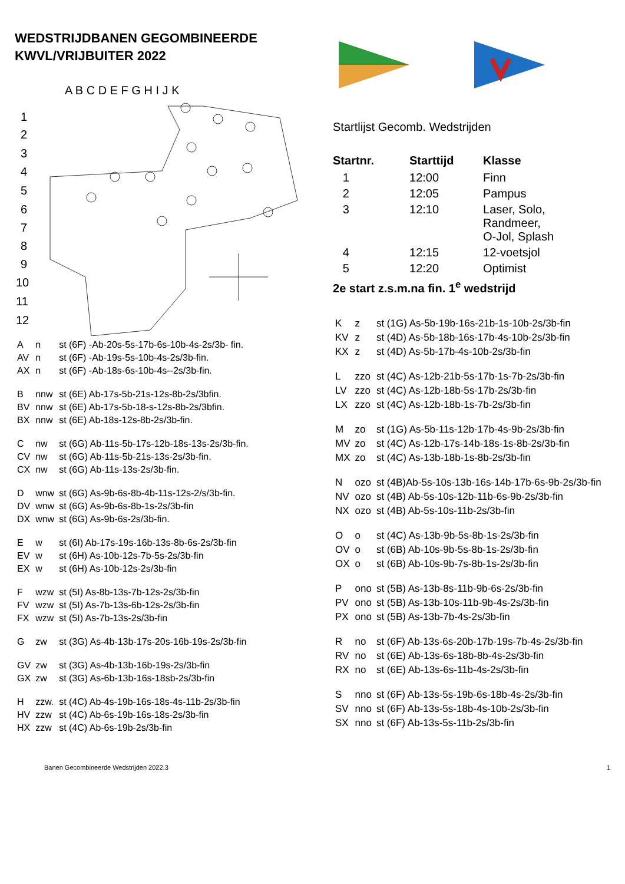WEDSTRIJDBANEN GEGOMBINEERDE KWVL/VRIJBUITER 2022
A B C D E F G H I J K
1
2
3
4
5
6
7
8
9
10
11
12
| A | n | st (6F) -Ab-20s-5s-17b-6s-10b-4s-2s/3b- fin. |
| AV | n | st (6F) -Ab-19s-5s-10b-4s-2s/3b-fin. |
| AX | n | st (6F) -Ab-18s-6s-10b-4s--2s/3b-fin. |
| B | nnw | st (6E) Ab-17s-5b-21s-12s-8b-2s/3bfin. |
| BV | nnw | st (6E) Ab-17s-5b-18-s-12s-8b-2s/3bfin. |
| BX | nnw | st (6E) Ab-18s-12s-8b-2s/3b-fin. |
| C | nw | st (6G) Ab-11s-5b-17s-12b-18s-13s-2s/3b-fin. |
| CV | nw | st (6G) Ab-11s-5b-21s-13s-2s/3b-fin. |
| CX | nw | st (6G) Ab-11s-13s-2s/3b-fin. |
| D | wnw | st (6G) As-9b-6s-8b-4b-11s-12s-2/s/3b-fin. |
| DV | wnw | st (6G) As-9b-6s-8b-1s-2s/3b-fin |
| DX | wnw | st (6G) As-9b-6s-2s/3b-fin. |
| E | w | st (6I) Ab-17s-19s-16b-13s-8b-6s-2s/3b-fin |
| EV | w | st (6H) As-10b-12s-7b-5s-2s/3b-fin |
| EX | w | st (6H) As-10b-12s-2s/3b-fin |
| F | wzw | st (5I) As-8b-13s-7b-12s-2s/3b-fin |
| FV | wzw | st (5I) As-7b-13s-6b-12s-2s/3b-fin |
| FX | wzw | st (5I) As-7b-13s-2s/3b-fin |
| G | zw | st (3G) As-4b-13b-17s-20s-16b-19s-2s/3b-fin |
| GV | zw | st (3G) As-4b-13b-16b-19s-2s/3b-fin |
| GX | zw | st (3G) As-6b-13b-16s-18sb-2s/3b-fin |
| H | zzw. | st (4C) Ab-4s-19b-16s-18s-4s-11b-2s/3b-fin |
| HV | zzw | st (4C) Ab-6s-19b-16s-18s-2s/3b-fin |
| HX | zzw | st (4C) Ab-6s-19b-2s/3b-fin |
Startlijst Gecomb. Wedstrijden
| Startnr. | Starttijd | Klasse |
| --- | --- | --- |
| 1 | 12:00 | Finn |
| 2 | 12:05 | Pampus |
| 3 | 12:10 | Laser, Solo, Randmeer, O-Jol, Splash |
| 4 | 12:15 | 12-voetsjol |
| 5 | 12:20 | Optimist |
2e start z.s.m.na fin. 1<sup>e</sup> wedstrijd
| K | z | st (1G) As-5b-19b-16s-21b-1s-10b-2s/3b-fin |
| KV | z | st (4D) As-5b-18b-16s-17b-4s-10b-2s/3b-fin |
| KX | z | st (4D) As-5b-17b-4s-10b-2s/3b-fin |
| L | zzo | st (4C) As-12b-21b-5s-17b-1s-7b-2s/3b-fin |
| LV | zzo | st (4C) As-12b-18b-5s-17b-2s/3b-fin |
| LX | zzo | st (4C) As-12b-18b-1s-7b-2s/3b-fin |
| M | zo | st (1G) As-5b-11s-12b-17b-4s-9b-2s/3b-fin |
| MV | zo | st (4C) As-12b-17s-14b-18s-1s-8b-2s/3b-fin |
| MX | zo | st (4C) As-13b-18b-1s-8b-2s/3b-fin |
| N | ozo | st (4B)Ab-5s-10s-13b-16s-14b-17b-6s-9b-2s/3b-fin |
| NV | ozo | st (4B) Ab-5s-10s-12b-11b-6s-9b-2s/3b-fin |
| NX | ozo | st (4B) Ab-5s-10s-11b-2s/3b-fin |
| O | o | st (4C) As-13b-9b-5s-8b-1s-2s/3b-fin |
| OV | o | st (6B) Ab-10s-9b-5s-8b-1s-2s/3b-fin |
| OX | o | st (6B) Ab-10s-9b-7s-8b-1s-2s/3b-fin |
| P | ono | st (5B) As-13b-8s-11b-9b-6s-2s/3b-fin |
| PV | ono | st (5B) As-13b-10s-11b-9b-4s-2s/3b-fin |
| PX | ono | st (5B) As-13b-7b-4s-2s/3b-fin |
| R | no | st (6F) Ab-13s-6s-20b-17b-19s-7b-4s-2s/3b-fin |
| RV | no | st (6E) Ab-13s-6s-18b-8b-4s-2s/3b-fin |
| RX | no | st (6E) Ab-13s-6s-11b-4s-2s/3b-fin |
| S | nno | st (6F) Ab-13s-5s-19b-6s-18b-4s-2s/3b-fin |
| SV | nno | st (6F) Ab-13s-5s-18b-4s-10b-2s/3b-fin |
| SX | nno | st (6F) Ab-13s-5s-11b-2s/3b-fin |
Banen Gecombineerde Wedstrijden 2022.3 1